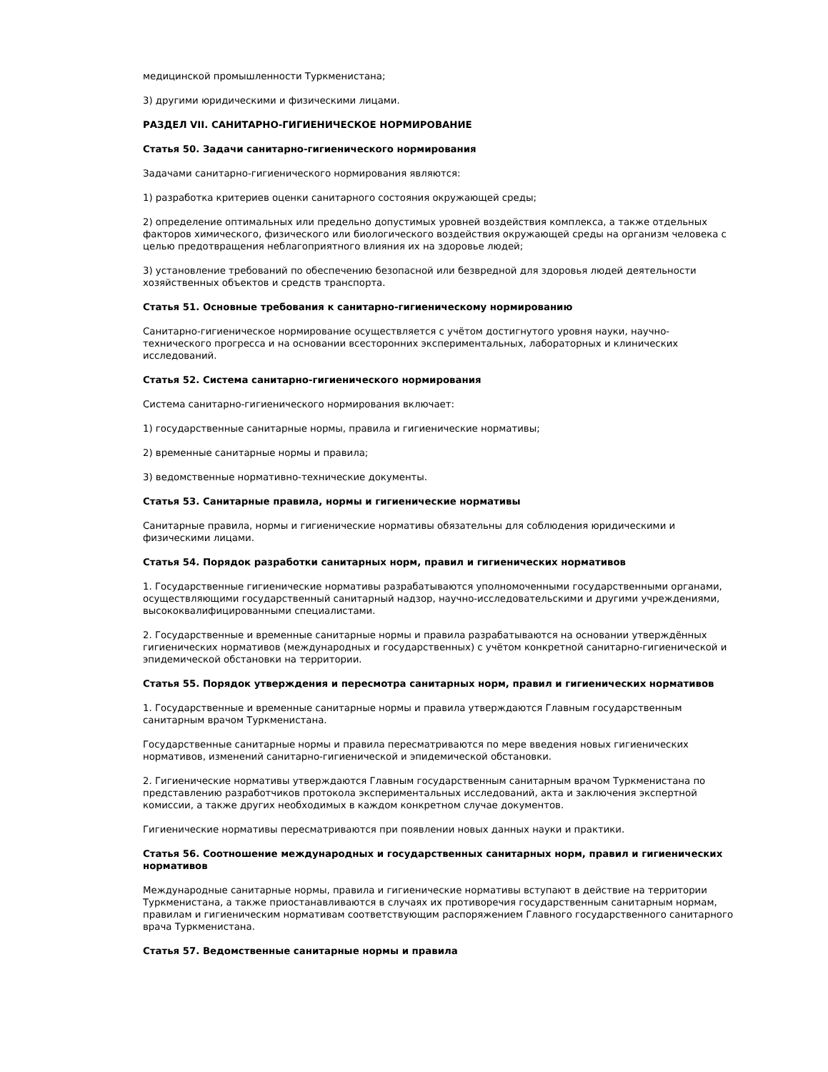медицинской промышленности Туркменистана;
3) другими юридическими и физическими лицами.
РАЗДЕЛ VII. САНИТАРНО-ГИГИЕНИЧЕСКОЕ НОРМИРОВАНИЕ
Статья 50. Задачи санитарно-гигиенического нормирования
Задачами санитарно-гигиенического нормирования являются:
1) разработка критериев оценки санитарного состояния окружающей среды;
2) определение оптимальных или предельно допустимых уровней воздействия комплекса, а также отдельных факторов химического, физического или биологического воздействия окружающей среды на организм человека с целью предотвращения неблагоприятного влияния их на здоровье людей;
3) установление требований по обеспечению безопасной или безвредной для здоровья людей деятельности хозяйственных объектов и средств транспорта.
Статья 51. Основные требования к санитарно-гигиеническому нормированию
Санитарно-гигиеническое нормирование осуществляется с учётом достигнутого уровня науки, научно-технического прогресса и на основании всесторонних экспериментальных, лабораторных и клинических исследований.
Статья 52. Система санитарно-гигиенического нормирования
Система санитарно-гигиенического нормирования включает:
1) государственные санитарные нормы, правила и гигиенические нормативы;
2) временные санитарные нормы и правила;
3) ведомственные нормативно-технические документы.
Статья 53. Санитарные правила, нормы и гигиенические нормативы
Санитарные правила, нормы и гигиенические нормативы обязательны для соблюдения юридическими и физическими лицами.
Статья 54. Порядок разработки санитарных норм, правил и гигиенических нормативов
1. Государственные гигиенические нормативы разрабатываются уполномоченными государственными органами, осуществляющими государственный санитарный надзор, научно-исследовательскими и другими учреждениями, высококвалифицированными специалистами.
2. Государственные и временные санитарные нормы и правила разрабатываются на основании утверждённых гигиенических нормативов (международных и государственных) с учётом конкретной санитарно-гигиенической и эпидемической обстановки на территории.
Статья 55. Порядок утверждения и пересмотра санитарных норм, правил и гигиенических нормативов
1. Государственные и временные санитарные нормы и правила утверждаются Главным государственным санитарным врачом Туркменистана.
Государственные санитарные нормы и правила пересматриваются по мере введения новых гигиенических нормативов, изменений санитарно-гигиенической и эпидемической обстановки.
2. Гигиенические нормативы утверждаются Главным государственным санитарным врачом Туркменистана по представлению разработчиков протокола экспериментальных исследований, акта и заключения экспертной комиссии, а также других необходимых в каждом конкретном случае документов.
Гигиенические нормативы пересматриваются при появлении новых данных науки и практики.
Статья 56. Соотношение международных и государственных санитарных норм, правил и гигиенических нормативов
Международные санитарные нормы, правила и гигиенические нормативы вступают в действие на территории Туркменистана, а также приостанавливаются в случаях их противоречия государственным санитарным нормам, правилам и гигиеническим нормативам соответствующим распоряжением Главного государственного санитарного врача Туркменистана.
Статья 57. Ведомственные санитарные нормы и правила